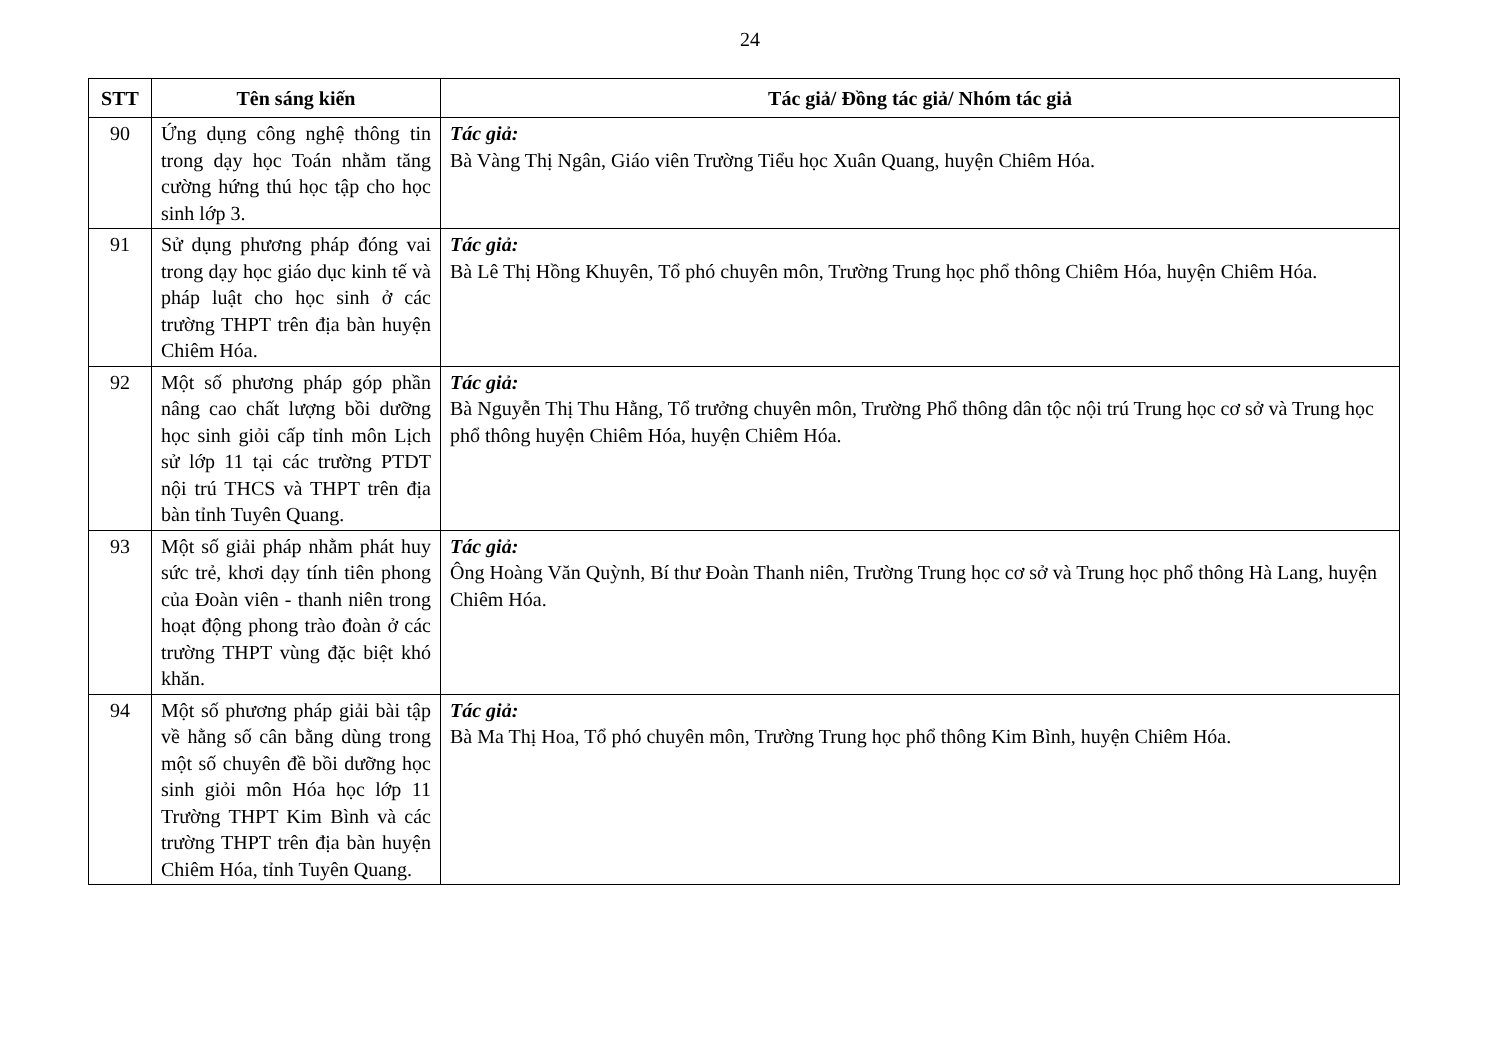24
| STT | Tên sáng kiến | Tác giả/ Đồng tác giả/ Nhóm tác giả |
| --- | --- | --- |
| 90 | Ứng dụng công nghệ thông tin trong dạy học Toán nhằm tăng cường hứng thú học tập cho học sinh lớp 3. | Tác giả: Bà Vàng Thị Ngân, Giáo viên Trường Tiểu học Xuân Quang, huyện Chiêm Hóa. |
| 91 | Sử dụng phương pháp đóng vai trong dạy học giáo dục kinh tế và pháp luật cho học sinh ở các trường THPT trên địa bàn huyện Chiêm Hóa. | Tác giả: Bà Lê Thị Hồng Khuyên, Tổ phó chuyên môn, Trường Trung học phổ thông Chiêm Hóa, huyện Chiêm Hóa. |
| 92 | Một số phương pháp góp phần nâng cao chất lượng bồi dưỡng học sinh giỏi cấp tỉnh môn Lịch sử lớp 11 tại các trường PTDT nội trú THCS và THPT trên địa bàn tỉnh Tuyên Quang. | Tác giả: Bà Nguyễn Thị Thu Hằng, Tổ trưởng chuyên môn, Trường Phổ thông dân tộc nội trú Trung học cơ sở và Trung học phổ thông huyện Chiêm Hóa, huyện Chiêm Hóa. |
| 93 | Một số giải pháp nhằm phát huy sức trẻ, khơi dạy tính tiên phong của Đoàn viên - thanh niên trong hoạt động phong trào đoàn ở các trường THPT vùng đặc biệt khó khăn. | Tác giả: Ông Hoàng Văn Quỳnh, Bí thư Đoàn Thanh niên, Trường Trung học cơ sở và Trung học phổ thông Hà Lang, huyện Chiêm Hóa. |
| 94 | Một số phương pháp giải bài tập về hằng số cân bằng dùng trong một số chuyên đề bồi dưỡng học sinh giỏi môn Hóa học lớp 11 Trường THPT Kim Bình và các trường THPT trên địa bàn huyện Chiêm Hóa, tỉnh Tuyên Quang. | Tác giả: Bà Ma Thị Hoa, Tổ phó chuyên môn, Trường Trung học phổ thông Kim Bình, huyện Chiêm Hóa. |